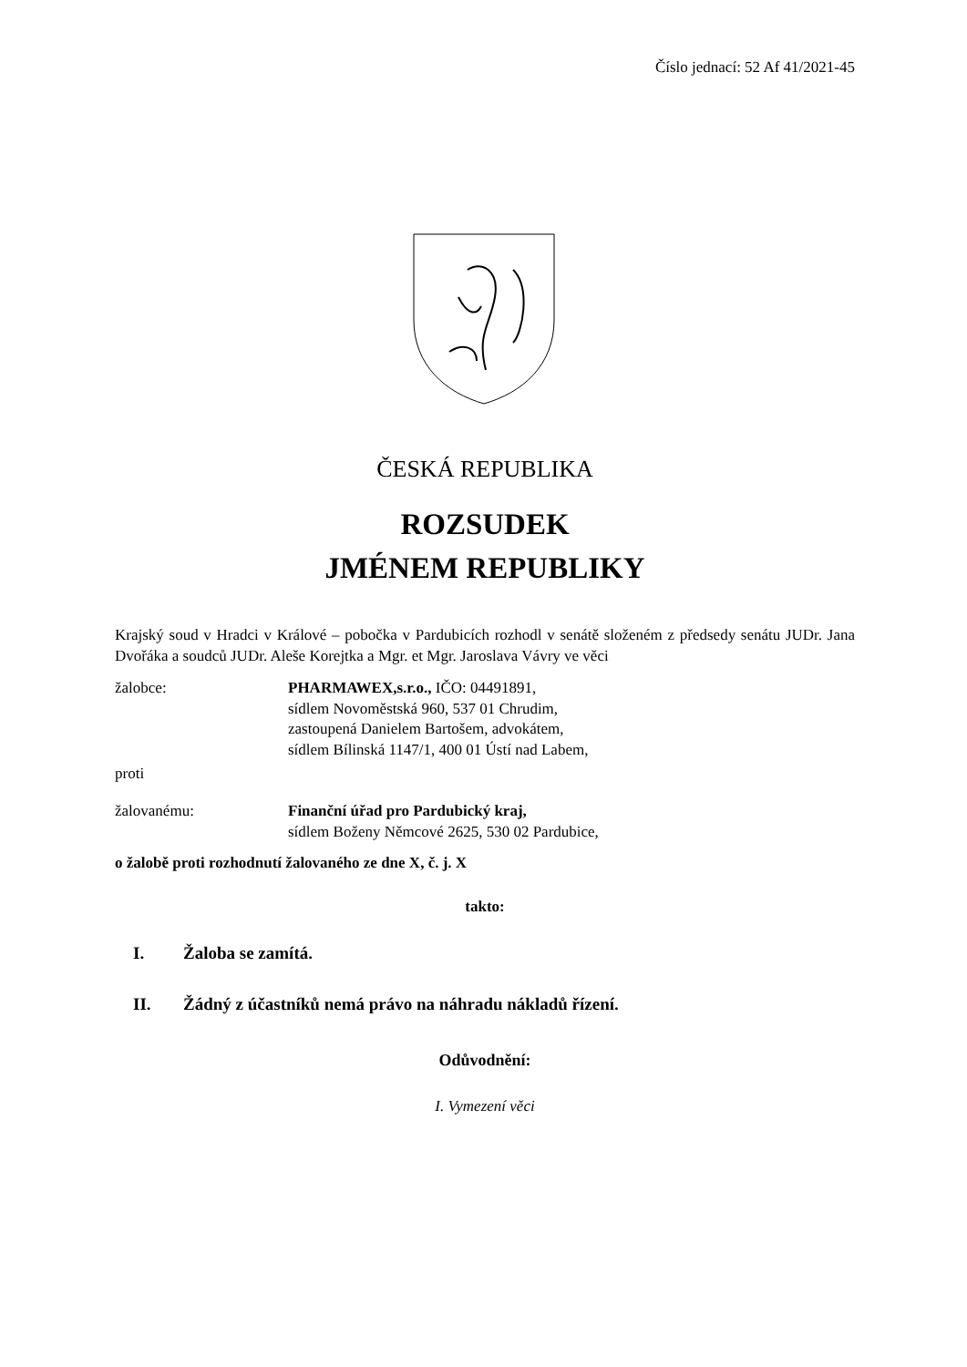Číslo jednací: 52 Af 41/2021-45
ČESKÁ REPUBLIKA
ROZSUDEK
JMÉNEM REPUBLIKY
Krajský soud v Hradci v Králové – pobočka v Pardubicích rozhodl v senátě složeném z předsedy senátu JUDr. Jana Dvořáka a soudců JUDr. Aleše Korejtka a Mgr. et Mgr. Jaroslava Vávry ve věci
žalobce: PHARMAWEX,s.r.o., IČO: 04491891,
sídlem Novoměstská 960, 537 01 Chrudim,
zastoupená Danielem Bartošem, advokátem,
sídlem Bílinská 1147/1, 400 01 Ústí nad Labem,
proti
žalovanému: Finanční úřad pro Pardubický kraj,
sídlem Boženy Němcové 2625, 530 02 Pardubice,
o žalobě proti rozhodnutí žalovaného ze dne X, č. j. X
takto:
I. Žaloba se zamítá.
II. Žádný z účastníků nemá právo na náhradu nákladů řízení.
Odůvodnění:
I. Vymezení věci